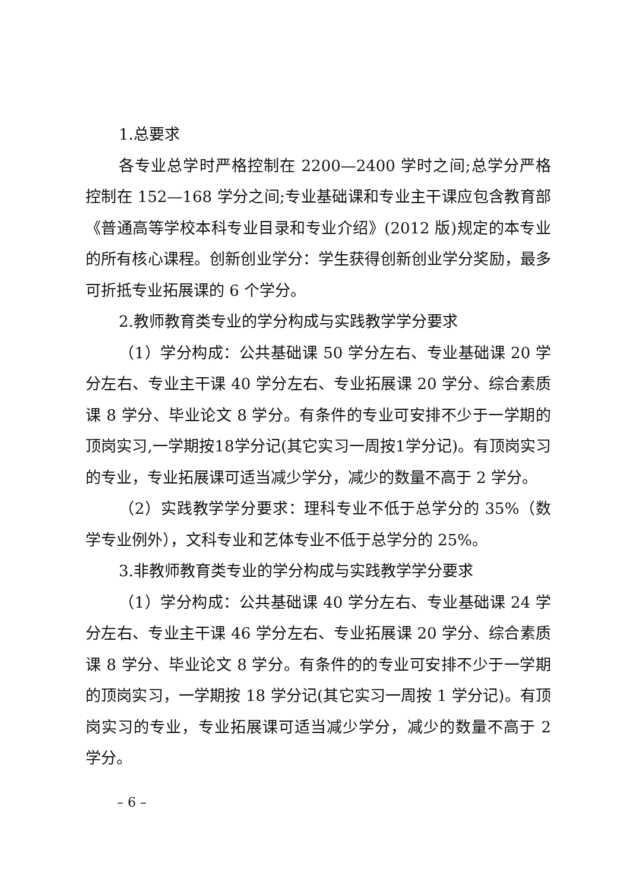1.总要求
各专业总学时严格控制在 2200—2400 学时之间;总学分严格控制在 152—168 学分之间;专业基础课和专业主干课应包含教育部《普通高等学校本科专业目录和专业介绍》(2012 版)规定的本专业的所有核心课程。创新创业学分：学生获得创新创业学分奖励，最多可折抵专业拓展课的 6 个学分。
2.教师教育类专业的学分构成与实践教学学分要求
（1）学分构成：公共基础课 50 学分左右、专业基础课 20 学分左右、专业主干课 40 学分左右、专业拓展课 20 学分、综合素质课 8 学分、毕业论文 8 学分。有条件的专业可安排不少于一学期的顶岗实习,一学期按18学分记(其它实习一周按1学分记)。有顶岗实习的专业，专业拓展课可适当减少学分，减少的数量不高于 2 学分。
（2）实践教学学分要求：理科专业不低于总学分的 35%（数学专业例外），文科专业和艺体专业不低于总学分的 25%。
3.非教师教育类专业的学分构成与实践教学学分要求
（1）学分构成：公共基础课 40 学分左右、专业基础课 24 学分左右、专业主干课 46 学分左右、专业拓展课 20 学分、综合素质课 8 学分、毕业论文 8 学分。有条件的的专业可安排不少于一学期的顶岗实习，一学期按 18 学分记(其它实习一周按 1 学分记)。有顶岗实习的专业，专业拓展课可适当减少学分，减少的数量不高于 2 学分。
– 6 –